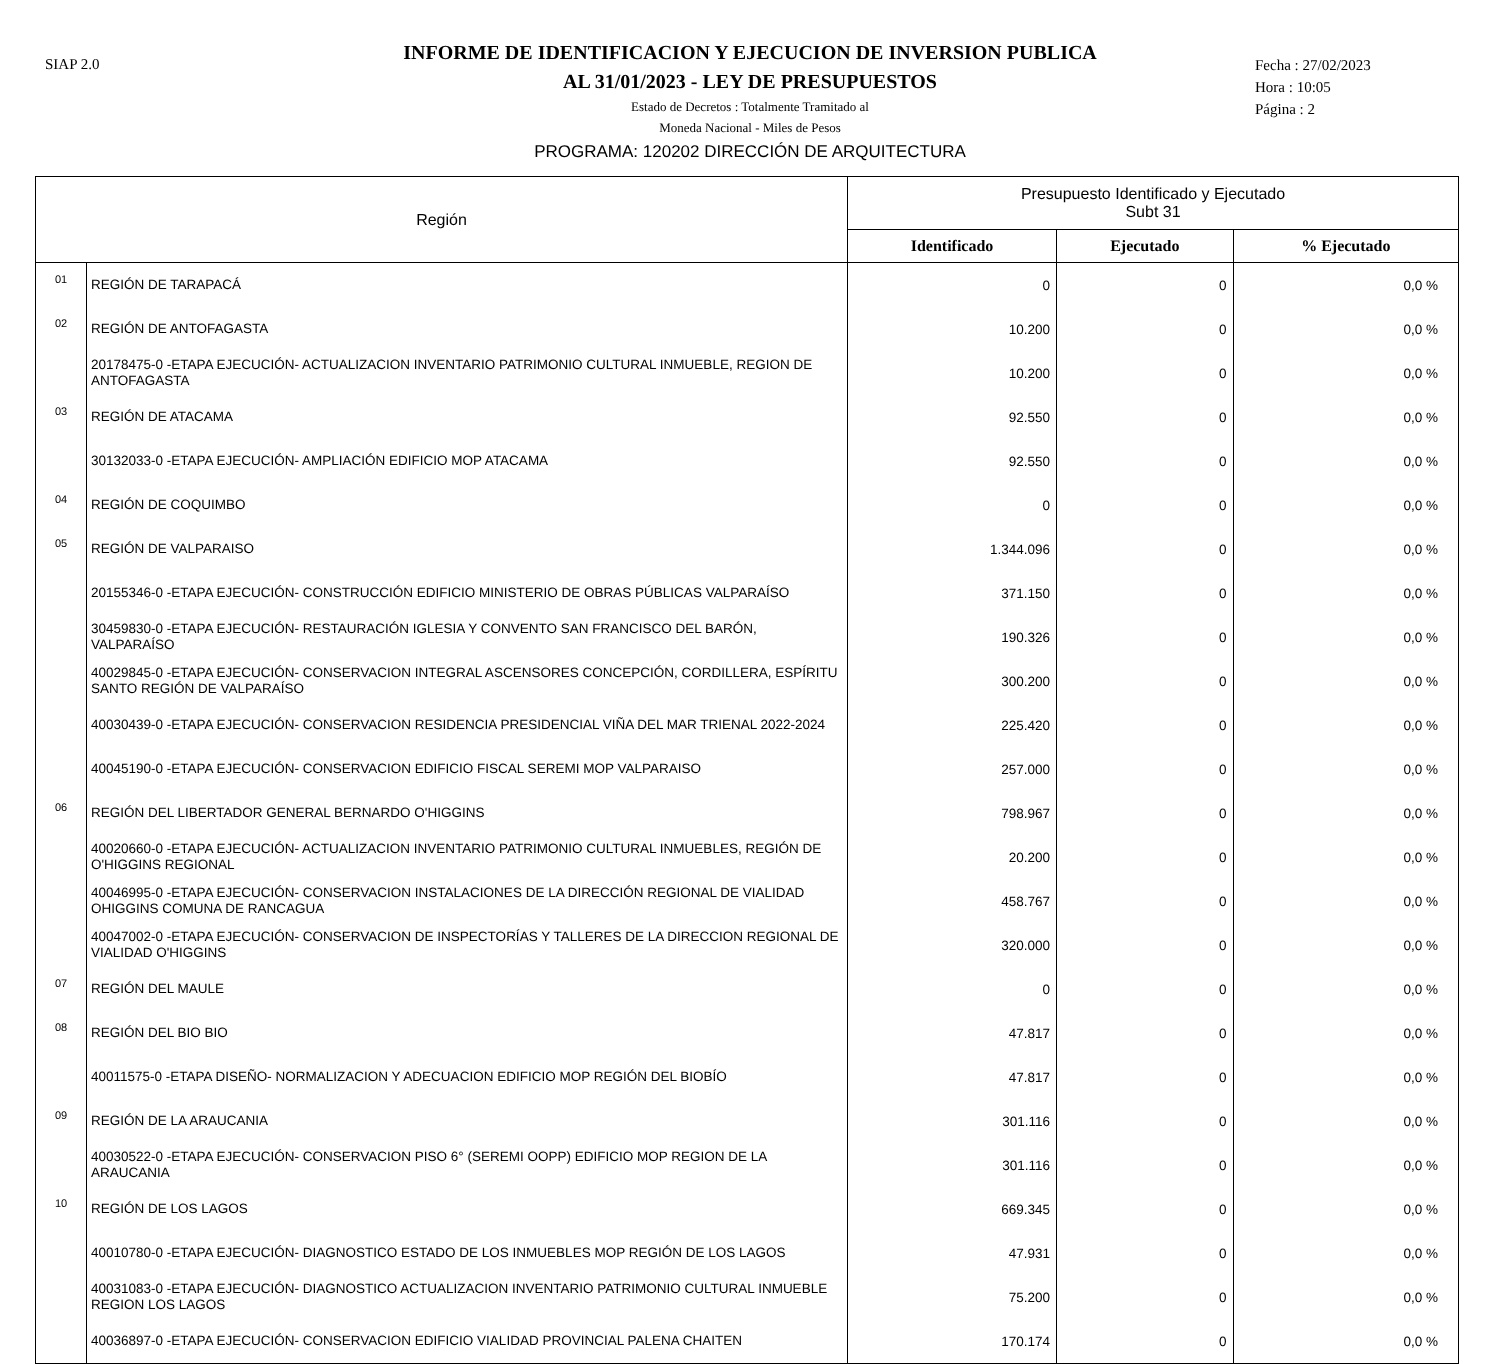SIAP 2.0
INFORME DE IDENTIFICACION Y EJECUCION DE INVERSION PUBLICA
AL 31/01/2023 - LEY DE PRESUPUESTOS
Estado de Decretos : Totalmente Tramitado al
Moneda Nacional - Miles de Pesos
Fecha : 27/02/2023
Hora : 10:05
Página : 2
PROGRAMA: 120202 DIRECCIÓN DE ARQUITECTURA
| Región | | Presupuesto Identificado y Ejecutado Subt 31 | | |
| --- | --- | --- | --- | --- |
| | | Identificado | Ejecutado | % Ejecutado |
| 01 | REGIÓN DE TARAPACÁ | 0 | 0 | 0,0 % |
| 02 | REGIÓN DE ANTOFAGASTA | 10.200 | 0 | 0,0 % |
| | 20178475-0 -ETAPA EJECUCIÓN- ACTUALIZACION INVENTARIO PATRIMONIO CULTURAL INMUEBLE, REGION DE ANTOFAGASTA | 10.200 | 0 | 0,0 % |
| 03 | REGIÓN DE ATACAMA | 92.550 | 0 | 0,0 % |
| | 30132033-0 -ETAPA EJECUCIÓN- AMPLIACIÓN EDIFICIO MOP ATACAMA | 92.550 | 0 | 0,0 % |
| 04 | REGIÓN DE COQUIMBO | 0 | 0 | 0,0 % |
| 05 | REGIÓN DE VALPARAISO | 1.344.096 | 0 | 0,0 % |
| | 20155346-0 -ETAPA EJECUCIÓN- CONSTRUCCIÓN EDIFICIO MINISTERIO DE OBRAS PÚBLICAS VALPARAÍSO | 371.150 | 0 | 0,0 % |
| | 30459830-0 -ETAPA EJECUCIÓN- RESTAURACIÓN IGLESIA Y CONVENTO SAN FRANCISCO DEL BARÓN, VALPARAÍSO | 190.326 | 0 | 0,0 % |
| | 40029845-0 -ETAPA EJECUCIÓN- CONSERVACION INTEGRAL ASCENSORES CONCEPCIÓN, CORDILLERA, ESPÍRITU SANTO REGIÓN DE VALPARAÍSO | 300.200 | 0 | 0,0 % |
| | 40030439-0 -ETAPA EJECUCIÓN- CONSERVACION RESIDENCIA PRESIDENCIAL VIÑA DEL MAR TRIENAL 2022-2024 | 225.420 | 0 | 0,0 % |
| | 40045190-0 -ETAPA EJECUCIÓN- CONSERVACION EDIFICIO FISCAL SEREMI MOP VALPARAISO | 257.000 | 0 | 0,0 % |
| 06 | REGIÓN DEL LIBERTADOR GENERAL BERNARDO O'HIGGINS | 798.967 | 0 | 0,0 % |
| | 40020660-0 -ETAPA EJECUCIÓN- ACTUALIZACION INVENTARIO PATRIMONIO CULTURAL INMUEBLES, REGIÓN DE O'HIGGINS REGIONAL | 20.200 | 0 | 0,0 % |
| | 40046995-0 -ETAPA EJECUCIÓN- CONSERVACION INSTALACIONES DE LA DIRECCIÓN REGIONAL DE VIALIDAD OHIGGINS COMUNA DE RANCAGUA | 458.767 | 0 | 0,0 % |
| | 40047002-0 -ETAPA EJECUCIÓN- CONSERVACION DE INSPECTORÍAS Y TALLERES DE LA DIRECCION REGIONAL DE VIALIDAD O'HIGGINS | 320.000 | 0 | 0,0 % |
| 07 | REGIÓN DEL MAULE | 0 | 0 | 0,0 % |
| 08 | REGIÓN DEL BIO BIO | 47.817 | 0 | 0,0 % |
| | 40011575-0 -ETAPA DISEÑO- NORMALIZACION Y ADECUACION EDIFICIO MOP REGIÓN DEL BIOBÍO | 47.817 | 0 | 0,0 % |
| 09 | REGIÓN DE LA ARAUCANIA | 301.116 | 0 | 0,0 % |
| | 40030522-0 -ETAPA EJECUCIÓN- CONSERVACION PISO 6° (SEREMI OOPP) EDIFICIO MOP REGION DE LA ARAUCANIA | 301.116 | 0 | 0,0 % |
| 10 | REGIÓN DE LOS LAGOS | 669.345 | 0 | 0,0 % |
| | 40010780-0 -ETAPA EJECUCIÓN- DIAGNOSTICO ESTADO DE LOS INMUEBLES MOP REGIÓN DE LOS LAGOS | 47.931 | 0 | 0,0 % |
| | 40031083-0 -ETAPA EJECUCIÓN- DIAGNOSTICO ACTUALIZACION INVENTARIO PATRIMONIO CULTURAL INMUEBLE REGION LOS LAGOS | 75.200 | 0 | 0,0 % |
| | 40036897-0 -ETAPA EJECUCIÓN- CONSERVACION EDIFICIO VIALIDAD PROVINCIAL PALENA CHAITEN | 170.174 | 0 | 0,0 % |